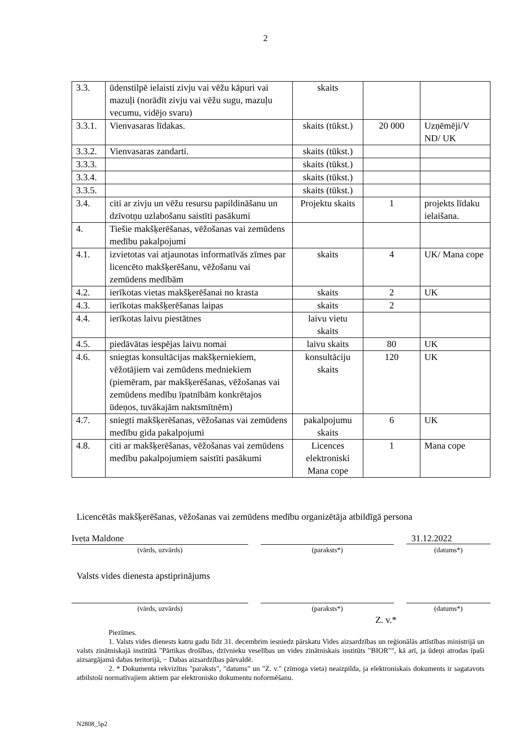2
| 3.3. | ūdenstilpē ielaisti zivju vai vēžu kāpuri vai mazuļi (norādīt zivju vai vēžu sugu, mazuļu vecumu, vidējo svaru) | skaits | | |
| 3.3.1. | Vienvasaras līdakas. | skaits (tūkst.) | 20 000 | Uzņēmēji/V ND/ UK |
| 3.3.2. | Vienvasaras zandarti. | skaits (tūkst.) | | |
| 3.3.3. | | skaits (tūkst.) | | |
| 3.3.4. | | skaits (tūkst.) | | |
| 3.3.5. | | skaits (tūkst.) | | |
| 3.4. | citi ar zivju un vēžu resursu papildināšanu un dzīvotņu uzlabošanu saistīti pasākumi | Projektu skaits | 1 | projekts līdaku ielaišana. |
| 4. | Tiešie makšķerēšanas, vēžošanas vai zemūdens medību pakalpojumi | | | |
| 4.1. | izvietotas vai atjaunotas informatīvās zīmes par licencēto makšķerēšanu, vēžošanu vai zemūdens medībām | skaits | 4 | UK/ Mana cope |
| 4.2. | ierīkotas vietas makšķerēšanai no krasta | skaits | 2 | UK |
| 4.3. | ierīkotas makšķerēšanas laipas | skaits | 2 | |
| 4.4. | ierīkotas laivu piestātnes | laivu vietu skaits | | |
| 4.5. | piedāvātas iespējas laivu nomai | laivu skaits | 80 | UK |
| 4.6. | sniegtas konsultācijas makšķerniekiem, vēžotājiem vai zemūdens medniekiem (piemēram, par makšķerēšanas, vēžošanas vai zemūdens medību īpatnībām konkrētajos ūdeņos, tuvākajām naktsmītnēm) | konsultāciju skaits | 120 | UK |
| 4.7. | sniegti makšķerēšanas, vēžošanas vai zemūdens medību gida pakalpojumi | pakalpojumu skaits | 6 | UK |
| 4.8. | citi ar makšķerēšanas, vēžošanas vai zemūdens medību pakalpojumiem saistīti pasākumi | Licences elektroniski Mana cope | 1 | Mana cope |
Licencētās makšķerēšanas, vēžošanas vai zemūdens medību organizētāja atbildīgā persona
Iveta Maldone 31.12.2022
(vārds, uzvārds) (paraksts*) (datums*)
Valsts vides dienesta apstiprinājums
(vārds, uzvārds) (paraksts*) (datums*)
Z. v.*
Piezīmes.
1. Valsts vides dienests katru gadu līdz 31. decembrim iesniedz pārskatu Vides aizsardzības un reģionālās attīstības ministrijā un valsts zinātniskajā institūtā "Pārtikas drošības, dzīvnieku veselības un vides zinātniskais institūts "BIOR"", kā arī, ja ūdeņi atrodas īpaši aizsargājamā dabas teritorijā, − Dabas aizsardzības pārvaldē.
2. * Dokumenta rekvizītus "paraksts", "datums" un "Z. v." (zīmoga vieta) neaizpilda, ja elektroniskais dokuments ir sagatavots atbilstoši normatīvajiem aktiem par elektronisko dokumentu noformēšanu.
N2808_5p2